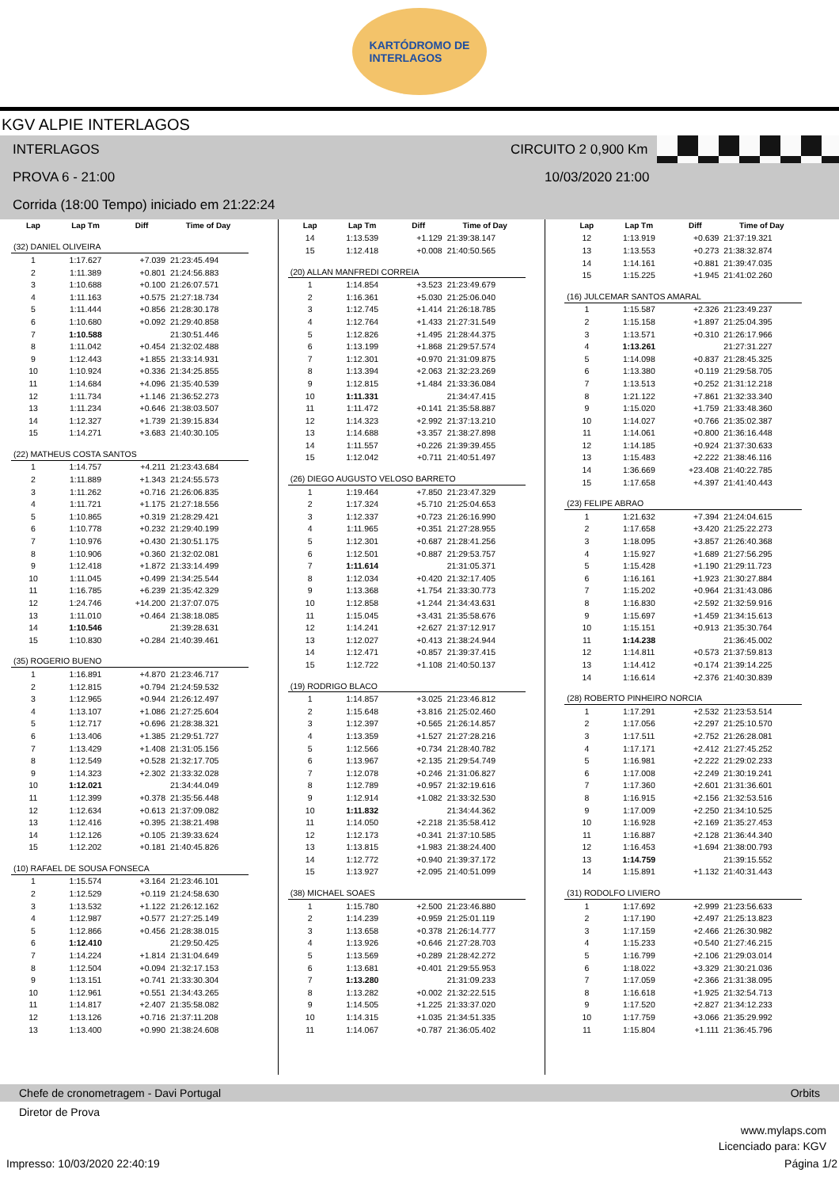KARTÓDROMO DE
INTERLAGOS
KGV ALPIE INTERLAGOS
INTERLAGOS CIRCUITO 2 0,900 Km
PROVA 6 - 21:00 10/03/2020 21:00
Corrida (18:00 Tempo) iniciado em 21:22:24
| Lap | Lap Tm | Diff | Time of Day |
| --- | --- | --- | --- |
| (32) DANIEL OLIVEIRA | | | |
| 1 | 1:17.627 | +7.039 | 21:23:45.494 |
| 2 | 1:11.389 | +0.801 | 21:24:56.883 |
| 3 | 1:10.688 | +0.100 | 21:26:07.571 |
| 4 | 1:11.163 | +0.575 | 21:27:18.734 |
| 5 | 1:11.444 | +0.856 | 21:28:30.178 |
| 6 | 1:10.680 | +0.092 | 21:29:40.858 |
| 7 | 1:10.588 | | 21:30:51.446 |
| 8 | 1:11.042 | +0.454 | 21:32:02.488 |
| 9 | 1:12.443 | +1.855 | 21:33:14.931 |
| 10 | 1:10.924 | +0.336 | 21:34:25.855 |
| 11 | 1:14.684 | +4.096 | 21:35:40.539 |
| 12 | 1:11.734 | +1.146 | 21:36:52.273 |
| 13 | 1:11.234 | +0.646 | 21:38:03.507 |
| 14 | 1:12.327 | +1.739 | 21:39:15.834 |
| 15 | 1:14.271 | +3.683 | 21:40:30.105 |
| (22) MATHEUS COSTA SANTOS | | | |
| 1 | 1:14.757 | +4.211 | 21:23:43.684 |
| 2 | 1:11.889 | +1.343 | 21:24:55.573 |
| 3 | 1:11.262 | +0.716 | 21:26:06.835 |
| 4 | 1:11.721 | +1.175 | 21:27:18.556 |
| 5 | 1:10.865 | +0.319 | 21:28:29.421 |
| 6 | 1:10.778 | +0.232 | 21:29:40.199 |
| 7 | 1:10.976 | +0.430 | 21:30:51.175 |
| 8 | 1:10.906 | +0.360 | 21:32:02.081 |
| 9 | 1:12.418 | +1.872 | 21:33:14.499 |
| 10 | 1:11.045 | +0.499 | 21:34:25.544 |
| 11 | 1:16.785 | +6.239 | 21:35:42.329 |
| 12 | 1:24.746 | +14.200 | 21:37:07.075 |
| 13 | 1:11.010 | +0.464 | 21:38:18.085 |
| 14 | 1:10.546 | | 21:39:28.631 |
| 15 | 1:10.830 | +0.284 | 21:40:39.461 |
| (35) ROGERIO BUENO | | | |
| 1 | 1:16.891 | +4.870 | 21:23:46.717 |
| 2 | 1:12.815 | +0.794 | 21:24:59.532 |
| 3 | 1:12.965 | +0.944 | 21:26:12.497 |
| 4 | 1:13.107 | +1.086 | 21:27:25.604 |
| 5 | 1:12.717 | +0.696 | 21:28:38.321 |
| 6 | 1:13.406 | +1.385 | 21:29:51.727 |
| 7 | 1:13.429 | +1.408 | 21:31:05.156 |
| 8 | 1:12.549 | +0.528 | 21:32:17.705 |
| 9 | 1:14.323 | +2.302 | 21:33:32.028 |
| 10 | 1:12.021 | | 21:34:44.049 |
| 11 | 1:12.399 | +0.378 | 21:35:56.448 |
| 12 | 1:12.634 | +0.613 | 21:37:09.082 |
| 13 | 1:12.416 | +0.395 | 21:38:21.498 |
| 14 | 1:12.126 | +0.105 | 21:39:33.624 |
| 15 | 1:12.202 | +0.181 | 21:40:45.826 |
| (10) RAFAEL DE SOUSA FONSECA | | | |
| 1 | 1:15.574 | +3.164 | 21:23:46.101 |
| 2 | 1:12.529 | +0.119 | 21:24:58.630 |
| 3 | 1:13.532 | +1.122 | 21:26:12.162 |
| 4 | 1:12.987 | +0.577 | 21:27:25.149 |
| 5 | 1:12.866 | +0.456 | 21:28:38.015 |
| 6 | 1:12.410 | | 21:29:50.425 |
| 7 | 1:14.224 | +1.814 | 21:31:04.649 |
| 8 | 1:12.504 | +0.094 | 21:32:17.153 |
| 9 | 1:13.151 | +0.741 | 21:33:30.304 |
| 10 | 1:12.961 | +0.551 | 21:34:43.265 |
| 11 | 1:14.817 | +2.407 | 21:35:58.082 |
| 12 | 1:13.126 | +0.716 | 21:37:11.208 |
| 13 | 1:13.400 | +0.990 | 21:38:24.608 |
| Lap | Lap Tm | Diff | Time of Day |
| --- | --- | --- | --- |
| 14 | 1:13.539 | +1.129 | 21:39:38.147 |
| 15 | 1:12.418 | +0.008 | 21:40:50.565 |
| (20) ALLAN MANFREDI CORREIA | | | |
| 1 | 1:14.854 | +3.523 | 21:23:49.679 |
| 2 | 1:16.361 | +5.030 | 21:25:06.040 |
| 3 | 1:12.745 | +1.414 | 21:26:18.785 |
| 4 | 1:12.764 | +1.433 | 21:27:31.549 |
| 5 | 1:12.826 | +1.495 | 21:28:44.375 |
| 6 | 1:13.199 | +1.868 | 21:29:57.574 |
| 7 | 1:12.301 | +0.970 | 21:31:09.875 |
| 8 | 1:13.394 | +2.063 | 21:32:23.269 |
| 9 | 1:12.815 | +1.484 | 21:33:36.084 |
| 10 | 1:11.331 | | 21:34:47.415 |
| 11 | 1:11.472 | +0.141 | 21:35:58.887 |
| 12 | 1:14.323 | +2.992 | 21:37:13.210 |
| 13 | 1:14.688 | +3.357 | 21:38:27.898 |
| 14 | 1:11.557 | +0.226 | 21:39:39.455 |
| 15 | 1:12.042 | +0.711 | 21:40:51.497 |
| (26) DIEGO AUGUSTO VELOSO BARRETO | | | |
| 1 | 1:19.464 | +7.850 | 21:23:47.329 |
| 2 | 1:17.324 | +5.710 | 21:25:04.653 |
| 3 | 1:12.337 | +0.723 | 21:26:16.990 |
| 4 | 1:11.965 | +0.351 | 21:27:28.955 |
| 5 | 1:12.301 | +0.687 | 21:28:41.256 |
| 6 | 1:12.501 | +0.887 | 21:29:53.757 |
| 7 | 1:11.614 | | 21:31:05.371 |
| 8 | 1:12.034 | +0.420 | 21:32:17.405 |
| 9 | 1:13.368 | +1.754 | 21:33:30.773 |
| 10 | 1:12.858 | +1.244 | 21:34:43.631 |
| 11 | 1:15.045 | +3.431 | 21:35:58.676 |
| 12 | 1:14.241 | +2.627 | 21:37:12.917 |
| 13 | 1:12.027 | +0.413 | 21:38:24.944 |
| 14 | 1:12.471 | +0.857 | 21:39:37.415 |
| 15 | 1:12.722 | +1.108 | 21:40:50.137 |
| (19) RODRIGO BLACO | | | |
| 1 | 1:14.857 | +3.025 | 21:23:46.812 |
| 2 | 1:15.648 | +3.816 | 21:25:02.460 |
| 3 | 1:12.397 | +0.565 | 21:26:14.857 |
| 4 | 1:13.359 | +1.527 | 21:27:28.216 |
| 5 | 1:12.566 | +0.734 | 21:28:40.782 |
| 6 | 1:13.967 | +2.135 | 21:29:54.749 |
| 7 | 1:12.078 | +0.246 | 21:31:06.827 |
| 8 | 1:12.789 | +0.957 | 21:32:19.616 |
| 9 | 1:12.914 | +1.082 | 21:33:32.530 |
| 10 | 1:11.832 | | 21:34:44.362 |
| 11 | 1:14.050 | +2.218 | 21:35:58.412 |
| 12 | 1:12.173 | +0.341 | 21:37:10.585 |
| 13 | 1:13.815 | +1.983 | 21:38:24.400 |
| 14 | 1:12.772 | +0.940 | 21:39:37.172 |
| 15 | 1:13.927 | +2.095 | 21:40:51.099 |
| (38) MICHAEL SOAES | | | |
| 1 | 1:15.780 | +2.500 | 21:23:46.880 |
| 2 | 1:14.239 | +0.959 | 21:25:01.119 |
| 3 | 1:13.658 | +0.378 | 21:26:14.777 |
| 4 | 1:13.926 | +0.646 | 21:27:28.703 |
| 5 | 1:13.569 | +0.289 | 21:28:42.272 |
| 6 | 1:13.681 | +0.401 | 21:29:55.953 |
| 7 | 1:13.280 | | 21:31:09.233 |
| 8 | 1:13.282 | +0.002 | 21:32:22.515 |
| 9 | 1:14.505 | +1.225 | 21:33:37.020 |
| 10 | 1:14.315 | +1.035 | 21:34:51.335 |
| 11 | 1:14.067 | +0.787 | 21:36:05.402 |
| Lap | Lap Tm | Diff | Time of Day |
| --- | --- | --- | --- |
| 12 | 1:13.919 | +0.639 | 21:37:19.321 |
| 13 | 1:13.553 | +0.273 | 21:38:32.874 |
| 14 | 1:14.161 | +0.881 | 21:39:47.035 |
| 15 | 1:15.225 | +1.945 | 21:41:02.260 |
| (16) JULCEMAR SANTOS AMARAL | | | |
| 1 | 1:15.587 | +2.326 | 21:23:49.237 |
| 2 | 1:15.158 | +1.897 | 21:25:04.395 |
| 3 | 1:13.571 | +0.310 | 21:26:17.966 |
| 4 | 1:13.261 | | 21:27:31.227 |
| 5 | 1:14.098 | +0.837 | 21:28:45.325 |
| 6 | 1:13.380 | +0.119 | 21:29:58.705 |
| 7 | 1:13.513 | +0.252 | 21:31:12.218 |
| 8 | 1:21.122 | +7.861 | 21:32:33.340 |
| 9 | 1:15.020 | +1.759 | 21:33:48.360 |
| 10 | 1:14.027 | +0.766 | 21:35:02.387 |
| 11 | 1:14.061 | +0.800 | 21:36:16.448 |
| 12 | 1:14.185 | +0.924 | 21:37:30.633 |
| 13 | 1:15.483 | +2.222 | 21:38:46.116 |
| 14 | 1:36.669 | +23.408 | 21:40:22.785 |
| 15 | 1:17.658 | +4.397 | 21:41:40.443 |
| (23) FELIPE ABRAO | | | |
| 1 | 1:21.632 | +7.394 | 21:24:04.615 |
| 2 | 1:17.658 | +3.420 | 21:25:22.273 |
| 3 | 1:18.095 | +3.857 | 21:26:40.368 |
| 4 | 1:15.927 | +1.689 | 21:27:56.295 |
| 5 | 1:15.428 | +1.190 | 21:29:11.723 |
| 6 | 1:16.161 | +1.923 | 21:30:27.884 |
| 7 | 1:15.202 | +0.964 | 21:31:43.086 |
| 8 | 1:16.830 | +2.592 | 21:32:59.916 |
| 9 | 1:15.697 | +1.459 | 21:34:15.613 |
| 10 | 1:15.151 | +0.913 | 21:35:30.764 |
| 11 | 1:14.238 | | 21:36:45.002 |
| 12 | 1:14.811 | +0.573 | 21:37:59.813 |
| 13 | 1:14.412 | +0.174 | 21:39:14.225 |
| 14 | 1:16.614 | +2.376 | 21:40:30.839 |
| (28) ROBERTO PINHEIRO NORCIA | | | |
| 1 | 1:17.291 | +2.532 | 21:23:53.514 |
| 2 | 1:17.056 | +2.297 | 21:25:10.570 |
| 3 | 1:17.511 | +2.752 | 21:26:28.081 |
| 4 | 1:17.171 | +2.412 | 21:27:45.252 |
| 5 | 1:16.981 | +2.222 | 21:29:02.233 |
| 6 | 1:17.008 | +2.249 | 21:30:19.241 |
| 7 | 1:17.360 | +2.601 | 21:31:36.601 |
| 8 | 1:16.915 | +2.156 | 21:32:53.516 |
| 9 | 1:17.009 | +2.250 | 21:34:10.525 |
| 10 | 1:16.928 | +2.169 | 21:35:27.453 |
| 11 | 1:16.887 | +2.128 | 21:36:44.340 |
| 12 | 1:16.453 | +1.694 | 21:38:00.793 |
| 13 | 1:14.759 | | 21:39:15.552 |
| 14 | 1:15.891 | +1.132 | 21:40:31.443 |
| (31) RODOLFO LIVIERO | | | |
| 1 | 1:17.692 | +2.999 | 21:23:56.633 |
| 2 | 1:17.190 | +2.497 | 21:25:13.823 |
| 3 | 1:17.159 | +2.466 | 21:26:30.982 |
| 4 | 1:15.233 | +0.540 | 21:27:46.215 |
| 5 | 1:16.799 | +2.106 | 21:29:03.014 |
| 6 | 1:18.022 | +3.329 | 21:30:21.036 |
| 7 | 1:17.059 | +2.366 | 21:31:38.095 |
| 8 | 1:16.618 | +1.925 | 21:32:54.713 |
| 9 | 1:17.520 | +2.827 | 21:34:12.233 |
| 10 | 1:17.759 | +3.066 | 21:35:29.992 |
| 11 | 1:15.804 | +1.111 | 21:36:45.796 |
Chefe de cronometragem - Davi Portugal Orbits
Diretor de Prova
www.mylaps.com
Licenciado para: KGV
Impresso: 10/03/2020 22:40:19 Página 1/2